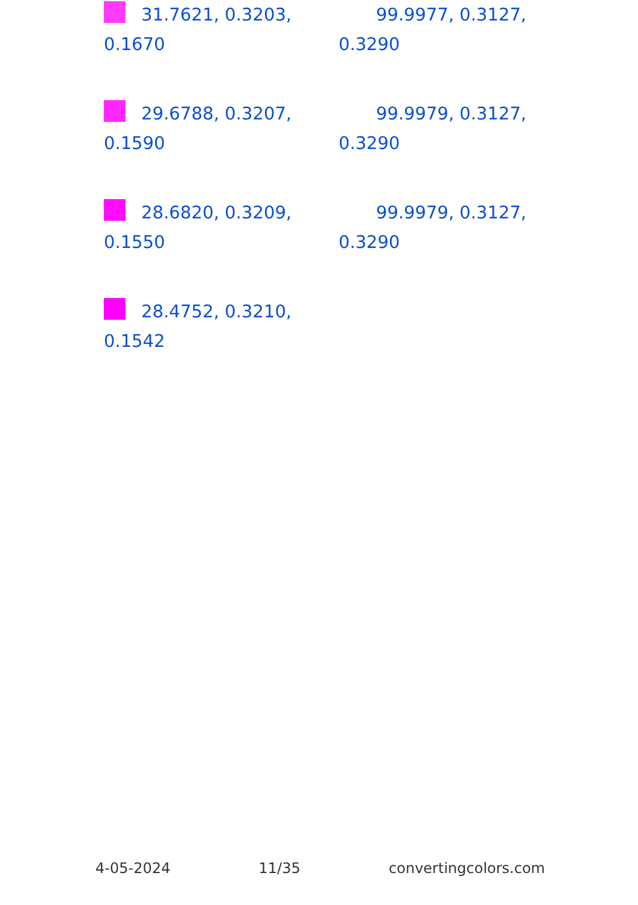31.7621, 0.3203, 0.1670
99.9977, 0.3127, 0.3290
29.6788, 0.3207, 0.1590
99.9979, 0.3127, 0.3290
28.6820, 0.3209, 0.1550
99.9979, 0.3127, 0.3290
28.4752, 0.3210, 0.1542
4-05-2024 11/35 convertingcolors.com